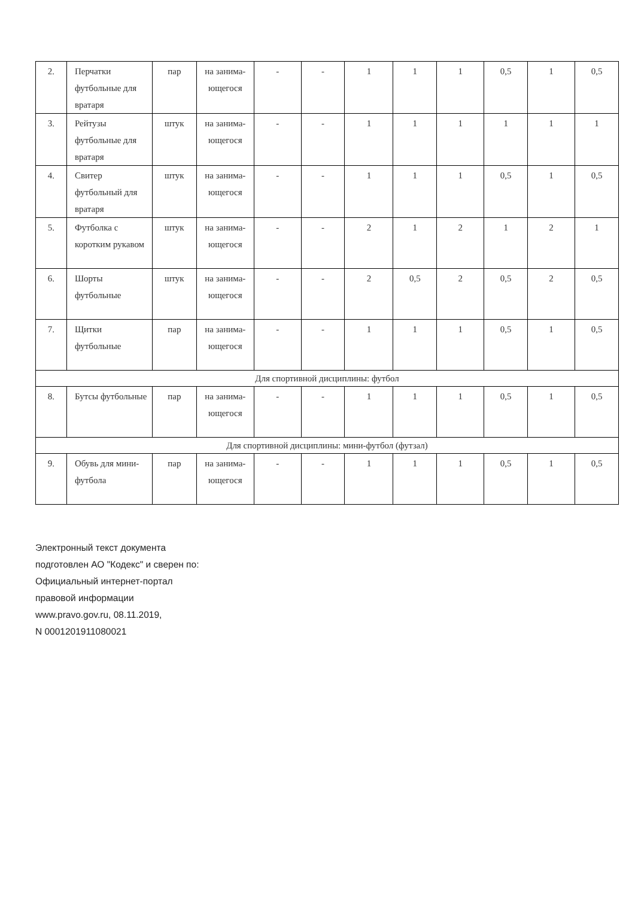| 2. | Перчатки футбольные для вратаря | пар | на занима-ющегося | - | - | 1 | 1 | 1 | 0,5 | 1 | 0,5 |
| 3. | Рейтузы футбольные для вратаря | штук | на занима-ющегося | - | - | 1 | 1 | 1 | 1 | 1 | 1 |
| 4. | Свитер футбольный для вратаря | штук | на занима-ющегося | - | - | 1 | 1 | 1 | 0,5 | 1 | 0,5 |
| 5. | Футболка с коротким рукавом | штук | на занима-ющегося | - | - | 2 | 1 | 2 | 1 | 2 | 1 |
| 6. | Шорты футбольные | штук | на занима-ющегося | - | - | 2 | 0,5 | 2 | 0,5 | 2 | 0,5 |
| 7. | Щитки футбольные | пар | на занима-ющегося | - | - | 1 | 1 | 1 | 0,5 | 1 | 0,5 |
| Для спортивной дисциплины: футбол | | | | | | | | | | | |
| 8. | Бутсы футбольные | пар | на занима-ющегося | - | - | 1 | 1 | 1 | 0,5 | 1 | 0,5 |
| Для спортивной дисциплины: мини-футбол (футзал) | | | | | | | | | | | |
| 9. | Обувь для мини-футбола | пар | на занима-ющегося | - | - | 1 | 1 | 1 | 0,5 | 1 | 0,5 |
Электронный текст документа
подготовлен АО "Кодекс" и сверен по:
Официальный интернет-портал
правовой информации
www.pravo.gov.ru, 08.11.2019,
N 0001201911080021